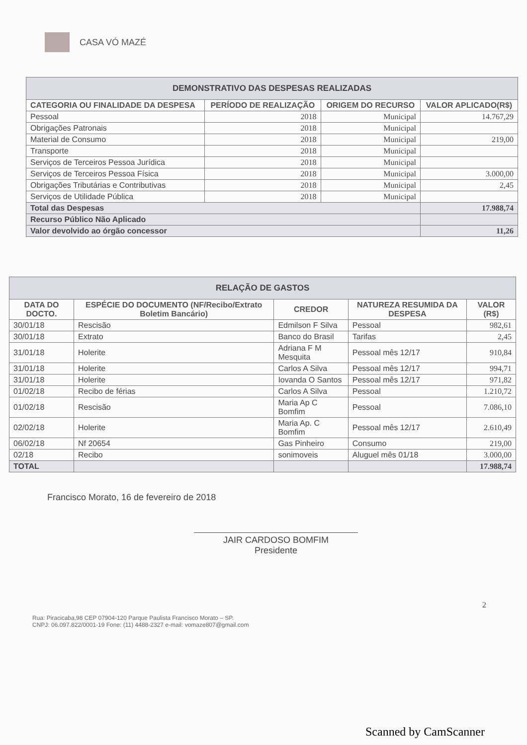CASA VÓ MAZÉ
| DEMONSTRATIVO DAS DESPESAS REALIZADAS | | | |
| CATEGORIA OU FINALIDADE DA DESPESA | PERÍODO DE REALIZAÇÃO | ORIGEM DO RECURSO | VALOR APLICADO(R$) |
| Pessoal | 2018 | Municipal | 14.767,29 |
| Obrigações Patronais | 2018 | Municipal | |
| Material de Consumo | 2018 | Municipal | 219,00 |
| Transporte | 2018 | Municipal | |
| Serviços de Terceiros Pessoa Jurídica | 2018 | Municipal | |
| Serviços de Terceiros Pessoa Física | 2018 | Municipal | 3.000,00 |
| Obrigações Tributárias e Contributivas | 2018 | Municipal | 2,45 |
| Serviços de Utilidade Pública | 2018 | Municipal | |
| Total das Despesas | | | 17.988,74 |
| Recurso Público Não Aplicado | | | |
| Valor devolvido ao órgão concessor | | | 11,26 |
| RELAÇÃO DE GASTOS | | | | |
| DATA DO DOCTO. | ESPÉCIE DO DOCUMENTO (NF/Recibo/Extrato Boletim Bancário) | CREDOR | NATUREZA RESUMIDA DA DESPESA | VALOR (R$) |
| 30/01/18 | Rescisão | Edmilson F Silva | Pessoal | 982,61 |
| 30/01/18 | Extrato | Banco do Brasil | Tarifas | 2,45 |
| 31/01/18 | Holerite | Adriana F M Mesquita | Pessoal mês 12/17 | 910,84 |
| 31/01/18 | Holerite | Carlos A Silva | Pessoal mês 12/17 | 994,71 |
| 31/01/18 | Holerite | Iovanda O Santos | Pessoal mês 12/17 | 971,82 |
| 01/02/18 | Recibo de férias | Carlos A Silva | Pessoal | 1.210,72 |
| 01/02/18 | Rescisão | Maria Ap C Bomfim | Pessoal | 7.086,10 |
| 02/02/18 | Holerite | Maria Ap. C Bomfim | Pessoal mês 12/17 | 2.610,49 |
| 06/02/18 | Nf 20654 | Gas Pinheiro | Consumo | 219,00 |
| 02/18 | Recibo | sonimoveis | Aluguel mês 01/18 | 3.000,00 |
| TOTAL | | | | 17.988,74 |
Francisco Morato, 16 de fevereiro de 2018
JAIR CARDOSO BOMFIM
Presidente
2
Rua: Piracicaba,98 CEP 07904-120 Parque Paulista Francisco Morato – SP.
CNPJ: 06.097.822/0001-19 Fone: (11) 4488-2327 e-mail: vomaze807@gmail.com
Scanned by CamScanner